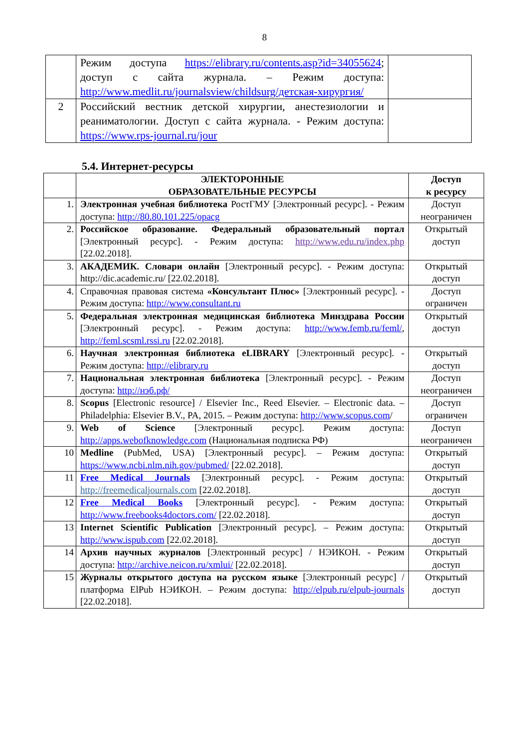8
| | Режим доступа https://elibrary.ru/contents.asp?id=34055624 ; доступ с сайта журнала. – Режим доступа: http://www.medlit.ru/journalsview/childsurg/детская-хирургия/ | |
| 2 | Российский вестник детской хирургии, анестезиологии и реаниматологии. Доступ с сайта журнала. - Режим доступа: https://www.rps-journal.ru/jour | |
5.4. Интернет-ресурсы
| | ЭЛЕКТОРОННЫЕ ОБРАЗОВАТЕЛЬНЫЕ РЕСУРСЫ | Доступ к ресурсу |
| --- | --- | --- |
| 1. | Электронная учебная библиотека РостГМУ [Электронный ресурс]. - Режим доступа: http://80.80.101.225/opacg | Доступ неограничен |
| 2. | Российское образование. Федеральный образовательный портал [Электронный ресурс]. - Режим доступа: http://www.edu.ru/index.php [22.02.2018]. | Открытый доступ |
| 3. | АКАДЕМИК. Словари онлайн [Электронный ресурс]. - Режим доступа: http://dic.academic.ru/ [22.02.2018]. | Открытый доступ |
| 4. | Справочная правовая система «Консультант Плюс» [Электронный ресурс]. - Режим доступа: http://www.consultant.ru | Доступ ограничен |
| 5. | Федеральная электронная медицинская библиотека Минздрава России [Электронный ресурс]. - Режим доступа: http://www.femb.ru/feml/ , http://feml.scsml.rssi.ru [22.02.2018]. | Открытый доступ |
| 6. | Научная электронная библиотека eLIBRARY [Электронный ресурс]. - Режим доступа: http://elibrary.ru | Открытый доступ |
| 7. | Национальная электронная библиотека [Электронный ресурс]. - Режим доступа: http://нэб.рф/ | Доступ неограничен |
| 8. | Scopus [Electronic resource] / Elsevier Inc., Reed Elsevier. – Electronic data. – Philadelphia: Elsevier B.V., PA, 2015. – Режим доступа: http://www.scopus.com / | Доступ ограничен |
| 9. | Web of Science [Электронный ресурс]. Режим доступа: http://apps.webofknowledge.com (Национальная подписка РФ) | Доступ неограничен |
| 10 | Medline (PubMed, USA) [Электронный ресурс]. – Режим доступа: https://www.ncbi.nlm.nih.gov/pubmed/ [22.02.2018]. | Открытый доступ |
| 11 | Free Medical Journals [Электронный ресурс]. - Режим доступа: http://freemedicaljournals.com [22.02.2018]. | Открытый доступ |
| 12 | Free Medical Books [Электронный ресурс]. - Режим доступа: http://www.freebooks4doctors.com/ [22.02.2018]. | Открытый доступ |
| 13 | Internet Scientific Publication [Электронный ресурс]. – Режим доступа: http://www.ispub.com [22.02.2018]. | Открытый доступ |
| 14 | Архив научных журналов [Электронный ресурс] / НЭИКОН. - Режим доступа: http://archive.neicon.ru/xmlui/ [22.02.2018]. | Открытый доступ |
| 15 | Журналы открытого доступа на русском языке [Электронный ресурс] / платформа ElPub НЭИКОН. – Режим доступа: http://elpub.ru/elpub-journals [22.02.2018]. | Открытый доступ |